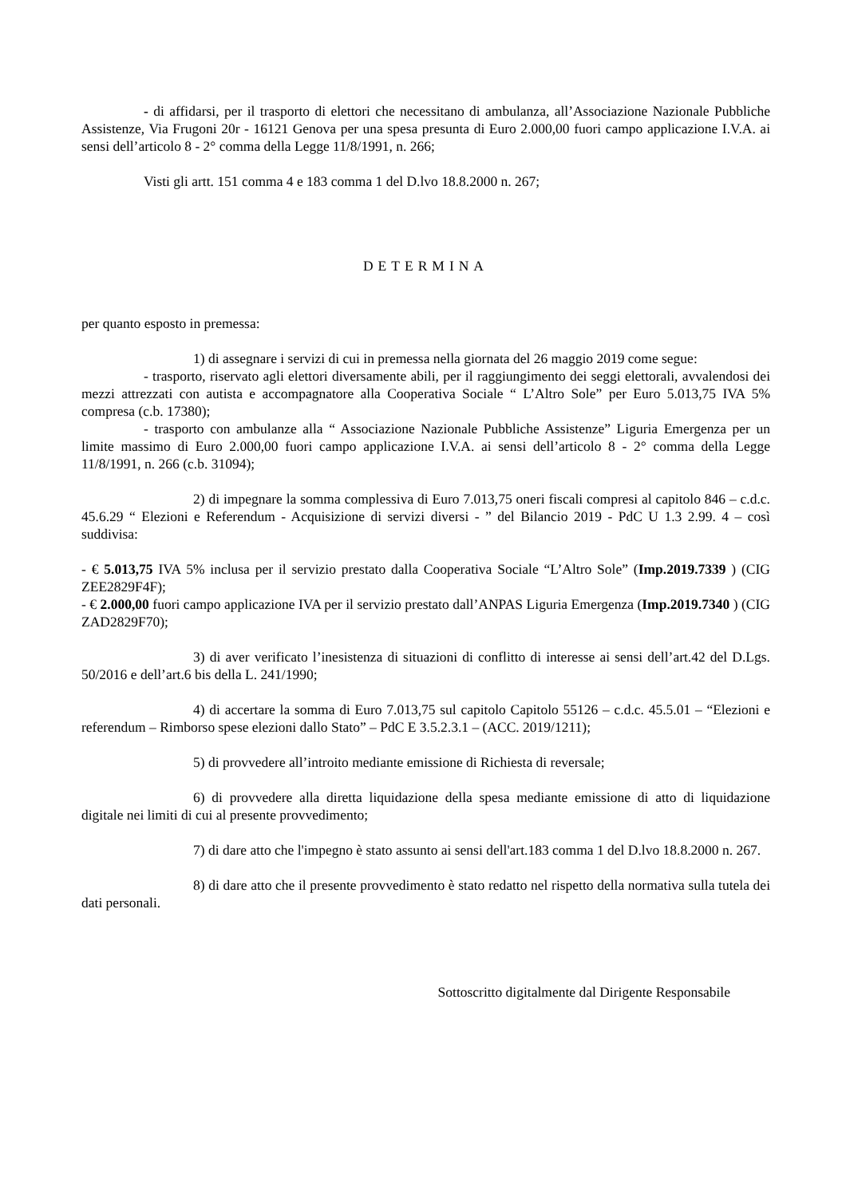- di affidarsi, per il trasporto di elettori che necessitano di ambulanza, all’Associazione Nazionale Pubbliche Assistenze, Via Frugoni 20r - 16121 Genova per una spesa presunta di Euro 2.000,00 fuori campo applicazione I.V.A. ai sensi dell’articolo 8 - 2° comma della Legge 11/8/1991, n. 266;
Visti gli artt. 151 comma 4 e 183 comma 1 del D.lvo 18.8.2000 n. 267;
DETERMINA
per quanto esposto in premessa:
1) di assegnare i servizi di cui in premessa nella giornata del 26 maggio 2019 come segue:
- trasporto, riservato agli elettori diversamente abili, per il raggiungimento dei seggi elettorali, avvalendosi dei mezzi attrezzati con autista e accompagnatore alla Cooperativa Sociale “ L’Altro Sole” per Euro 5.013,75 IVA 5% compresa (c.b. 17380);
- trasporto con ambulanze alla “ Associazione Nazionale Pubbliche Assistenze” Liguria Emergenza per un limite massimo di Euro 2.000,00 fuori campo applicazione I.V.A. ai sensi dell’articolo 8 - 2° comma della Legge 11/8/1991, n. 266 (c.b. 31094);
2) di impegnare la somma complessiva di Euro 7.013,75 oneri fiscali compresi al capitolo 846 – c.d.c. 45.6.29 “ Elezioni e Referendum - Acquisizione di servizi diversi - ” del Bilancio 2019 - PdC U 1.3 2.99. 4 – così suddivisa:
- € 5.013,75 IVA 5% inclusa per il servizio prestato dalla Cooperativa Sociale “L’Altro Sole” (Imp.2019.7339 ) (CIG ZEE2829F4F);
- € 2.000,00 fuori campo applicazione IVA per il servizio prestato dall’ANPAS Liguria Emergenza (Imp.2019.7340 ) (CIG ZAD2829F70);
3) di aver verificato l’inesistenza di situazioni di conflitto di interesse ai sensi dell’art.42 del D.Lgs. 50/2016 e dell’art.6 bis della L. 241/1990;
4) di accertare la somma di Euro 7.013,75 sul capitolo Capitolo 55126 – c.d.c. 45.5.01 – “Elezioni e referendum – Rimborso spese elezioni dallo Stato” – PdC E 3.5.2.3.1 – (ACC. 2019/1211);
5) di provvedere all’introito mediante emissione di Richiesta di reversale;
6) di provvedere alla diretta liquidazione della spesa mediante emissione di atto di liquidazione digitale nei limiti di cui al presente provvedimento;
7) di dare atto che l'impegno è stato assunto ai sensi dell'art.183 comma 1 del D.lvo 18.8.2000 n. 267.
8) di dare atto che il presente provvedimento è stato redatto nel rispetto della normativa sulla tutela dei dati personali.
Sottoscritto digitalmente dal Dirigente Responsabile